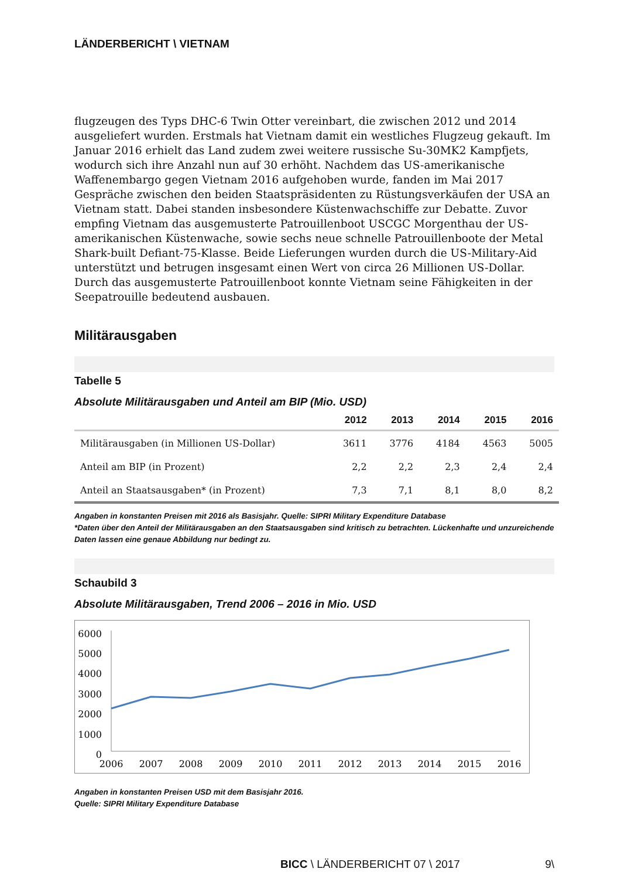LÄNDERBERICHT \ VIETNAM
flugzeugen des Typs DHC-6 Twin Otter vereinbart, die zwischen 2012 und 2014 ausgeliefert wurden. Erstmals hat Vietnam damit ein westliches Flugzeug gekauft. Im Januar 2016 erhielt das Land zudem zwei weitere russische Su-30MK2 Kampfjets, wodurch sich ihre Anzahl nun auf 30 erhöht. Nachdem das US-amerikanische Waffenembargo gegen Vietnam 2016 aufgehoben wurde, fanden im Mai 2017 Gespräche zwischen den beiden Staatspräsidenten zu Rüstungsverkäufen der USA an Vietnam statt. Dabei standen insbesondere Küstenwachschiffe zur Debatte. Zuvor empfing Vietnam das ausgemusterte Patrouillenboot USCGC Morgenthau der US-amerikanischen Küstenwache, sowie sechs neue schnelle Patrouillenboote der Metal Shark-built Defiant-75-Klasse. Beide Lieferungen wurden durch die US-Military-Aid unterstützt und betrugen insgesamt einen Wert von circa 26 Millionen US-Dollar. Durch das ausgemusterte Patrouillenboot konnte Vietnam seine Fähigkeiten in der Seepatrouille bedeutend ausbauen.
Militärausgaben
Tabelle 5
Absolute Militärausgaben und Anteil am BIP (Mio. USD)
| | 2012 | 2013 | 2014 | 2015 | 2016 |
| --- | --- | --- | --- | --- | --- |
| Militärausgaben (in Millionen US-Dollar) | 3611 | 3776 | 4184 | 4563 | 5005 |
| Anteil am BIP (in Prozent) | 2,2 | 2,2 | 2,3 | 2,4 | 2,4 |
| Anteil an Staatsausgaben* (in Prozent) | 7,3 | 7,1 | 8,1 | 8,0 | 8,2 |
Angaben in konstanten Preisen mit 2016 als Basisjahr. Quelle: SIPRI Military Expenditure Database
*Daten über den Anteil der Militärausgaben an den Staatsausgaben sind kritisch zu betrachten. Lückenhafte und unzureichende Daten lassen eine genaue Abbildung nur bedingt zu.
Schaubild 3
Absolute Militärausgaben, Trend 2006 – 2016 in Mio. USD
6000
5000
4000
3000
2000
1000
0
2006
2007
2008
2009
2010
2011
2012
2013
2014
2015
2016
Angaben in konstanten Preisen USD mit dem Basisjahr 2016.
Quelle: SIPRI Military Expenditure Database
BICC \ LÄNDERBERICHT 07 \ 2017 9\